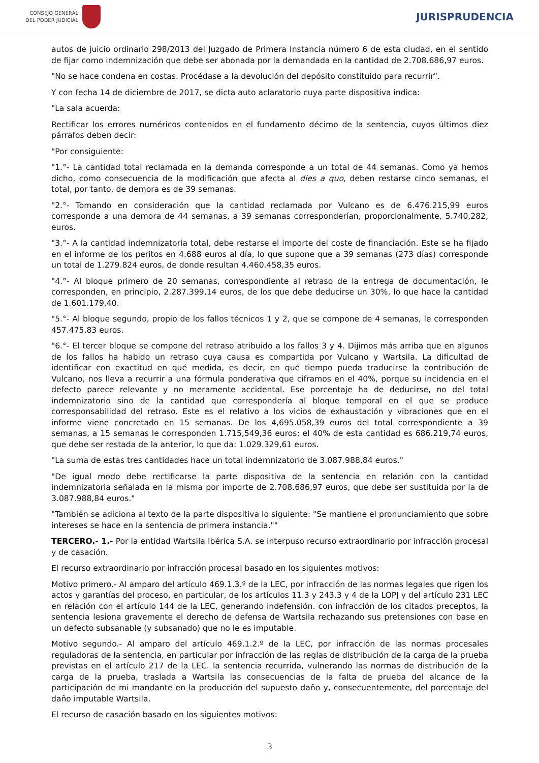CONSEJO GENERAL
DEL PODER JUDICIAL
JURISPRUDENCIA
autos de juicio ordinario 298/2013 del Juzgado de Primera Instancia número 6 de esta ciudad, en el sentido de fijar como indemnización que debe ser abonada por la demandada en la cantidad de 2.708.686,97 euros.
"No se hace condena en costas. Procédase a la devolución del depósito constituido para recurrir".
Y con fecha 14 de diciembre de 2017, se dicta auto aclaratorio cuya parte dispositiva indica:
"La sala acuerda:
Rectificar los errores numéricos contenidos en el fundamento décimo de la sentencia, cuyos últimos diez párrafos deben decir:
"Por consiguiente:
"1.°- La cantidad total reclamada en la demanda corresponde a un total de 44 semanas. Como ya hemos dicho, como consecuencia de la modificación que afecta al dies a quo, deben restarse cinco semanas, el total, por tanto, de demora es de 39 semanas.
"2.°- Tomando en consideración que la cantidad reclamada por Vulcano es de 6.476.215,99 euros corresponde a una demora de 44 semanas, a 39 semanas corresponderían, proporcionalmente, 5.740,282, euros.
"3.°- A la cantidad indemnizatoria total, debe restarse el importe del coste de financiación. Este se ha fijado en el informe de los peritos en 4.688 euros al día, lo que supone que a 39 semanas (273 días) corresponde un total de 1.279.824 euros, de donde resultan 4.460.458,35 euros.
"4.°- Al bloque primero de 20 semanas, correspondiente al retraso de la entrega de documentación, le corresponden, en principio, 2.287.399,14 euros, de los que debe deducirse un 30%, lo que hace la cantidad de 1.601.179,40.
"5.°- Al bloque segundo, propio de los fallos técnicos 1 y 2, que se compone de 4 semanas, le corresponden 457.475,83 euros.
"6.°- El tercer bloque se compone del retraso atribuido a los fallos 3 y 4. Dijimos más arriba que en algunos de los fallos ha habido un retraso cuya causa es compartida por Vulcano y Wartsila. La dificultad de identificar con exactitud en qué medida, es decir, en qué tiempo pueda traducirse la contribución de Vulcano, nos lleva a recurrir a una fórmula ponderativa que ciframos en el 40%, porque su incidencia en el defecto parece relevante y no meramente accidental. Ese porcentaje ha de deducirse, no del total indemnizatorio sino de la cantidad que correspondería al bloque temporal en el que se produce corresponsabilidad del retraso. Este es el relativo a los vicios de exhaustación y vibraciones que en el informe viene concretado en 15 semanas. De los 4,695.058,39 euros del total correspondiente a 39 semanas, a 15 semanas le corresponden 1.715,549,36 euros; el 40% de esta cantidad es 686.219,74 euros, que debe ser restada de la anterior, lo que da: 1.029.329,61 euros.
"La suma de estas tres cantidades hace un total indemnizatorio de 3.087.988,84 euros."
"De igual modo debe rectificarse la parte dispositiva de la sentencia en relación con la cantidad indemnizatoria señalada en la misma por importe de 2.708.686,97 euros, que debe ser sustituida por la de 3.087.988,84 euros."
"También se adiciona al texto de la parte dispositiva lo siguiente: "Se mantiene el pronunciamiento que sobre intereses se hace en la sentencia de primera instancia.""
TERCERO.- 1.- Por la entidad Wartsila Ibérica S.A. se interpuso recurso extraordinario por infracción procesal y de casación.
El recurso extraordinario por infracción procesal basado en los siguientes motivos:
Motivo primero.- Al amparo del artículo 469.1.3.º de la LEC, por infracción de las normas legales que rigen los actos y garantías del proceso, en particular, de los artículos 11.3 y 243.3 y 4 de la LOPJ y del artículo 231 LEC en relación con el artículo 144 de la LEC, generando indefensión. con infracción de los citados preceptos, la sentencia lesiona gravemente el derecho de defensa de Wartsila rechazando sus pretensiones con base en un defecto subsanable (y subsanado) que no le es imputable.
Motivo segundo.- Al amparo del artículo 469.1.2.º de la LEC, por infracción de las normas procesales reguladoras de la sentencia, en particular por infracción de las reglas de distribución de la carga de la prueba previstas en el artículo 217 de la LEC. la sentencia recurrida, vulnerando las normas de distribución de la carga de la prueba, traslada a Wartsila las consecuencias de la falta de prueba del alcance de la participación de mi mandante en la producción del supuesto daño y, consecuentemente, del porcentaje del daño imputable Wartsila.
El recurso de casación basado en los siguientes motivos:
3